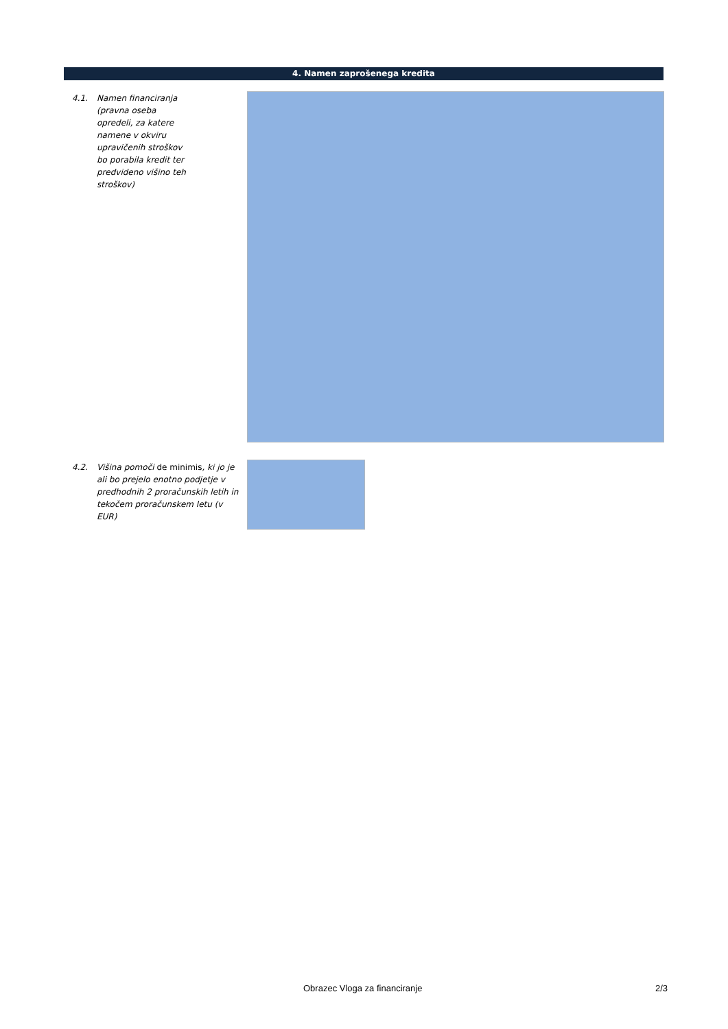4. Namen zaprošenega kredita
4.1. Namen financiranja (pravna oseba opredeli, za katere namene v okviru upravičenih stroškov bo porabila kredit ter predvideno višino teh stroškov)
4.2. Višina pomoči de minimis, ki jo je ali bo prejelo enotno podjetje v predhodnih 2 proračunskih letih in tekočem proračunskem letu (v EUR)
Obrazec Vloga za financiranje 2/3